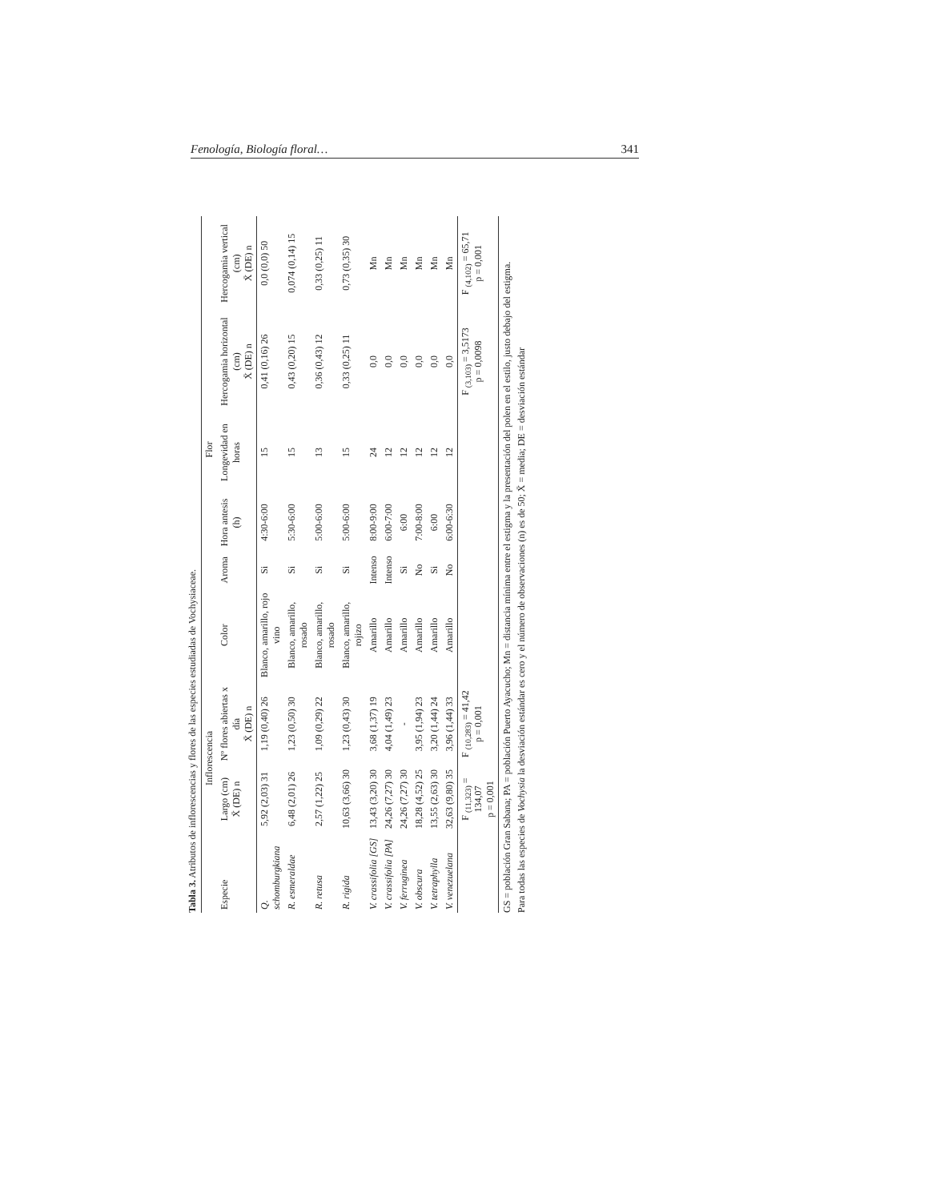Fenología, Biología floral… 341
Tabla 3. Atributos de inflorescencias y flores de las especies estudiadas de Vochysiaceae.
| | Inflorescencia | | Flor | | | | | |
| --- | --- | --- | --- | --- | --- | --- | --- | --- |
| Especie | Largo (cm) X̄ (DE) n | Nº flores abiertas x día X̄ (DE) n | Color | Aroma | Hora antesis (h) | Longevidad en horas | Hercogamia horizontal (cm) X̄ (DE) n | Hercogamia vertical (cm) X̄ (DE) n |
| Q. schomburgkiana | 5,92 (2,03) 31 | 1,19 (0,40) 26 | Blanco, amarillo, rojo vino | Si | 4:30-6:00 | 15 | 0,41 (0,16) 26 | 0,0 (0,0) 50 |
| R. esmeraldae | 6,48 (2,01) 26 | 1,23 (0,50) 30 | Blanco, amarillo, rosado | Si | 5:30-6:00 | 15 | 0,43 (0,20) 15 | 0,074 (0,14) 15 |
| R. retusa | 2,57 (1,22) 25 | 1,09 (0,29) 22 | Blanco, amarillo, rosado | Si | 5:00-6:00 | 13 | 0,36 (0,43) 12 | 0,33 (0,25) 11 |
| R. rigida | 10,63 (3,66) 30 | 1,23 (0,43) 30 | Blanco, amarillo, rojizo | Si | 5:00-6:00 | 15 | 0,33 (0,25) 11 | 0,73 (0,35) 30 |
| V. crassifolia [GS] | 13,43 (3,20) 30 | 3,68 (1,37) 19 | Amarillo | Intenso | 8:00-9:00 | 24 | 0,0 | Mn |
| V. crassifolia [PA] | 24,26 (7,27) 30 | 4,04 (1,49) 23 | Amarillo | Intenso | 6:00-7:00 | 12 | 0,0 | Mn |
| V. ferruginea | 24,26 (7,27) 30 | - | Amarillo | Si | 6:00 | 12 | 0,0 | Mn |
| V. obscura | 18,28 (4,52) 25 | 3,95 (1,94) 23 | Amarillo | No | 7:00-8:00 | 12 | 0,0 | Mn |
| V. tetraphylla | 13,55 (2,63) 30 | 3,20 (1,44) 24 | Amarillo | Si | 6:00 | 12 | 0,0 | Mn |
| V. venezuelana | 32,63 (9,80) 35 | 3,96 (1,44) 33 | Amarillo | No | 6:00-6:30 | 12 | 0,0 | Mn |
| | F <sub>(11,323)</sub> = 134,07 p = 0,001 | F <sub>(10,283)</sub> = 41,42 p = 0,001 | | | | | F <sub>(3,103)</sub> = 3,5173 p = 0,0098 | F <sub>(4,102)</sub> = 65,71 p = 0,001 |
GS = población Gran Sabana; PA = población Puerto Ayacucho; Mn = distancia mínima entre el estigma y la presentación del polen en el estilo, justo debajo del estigma.
Para todas las especies de Vochysia la desviación estándar es cero y el número de observaciones (n) es de 50; X̄ = media; DE = desviación estándar